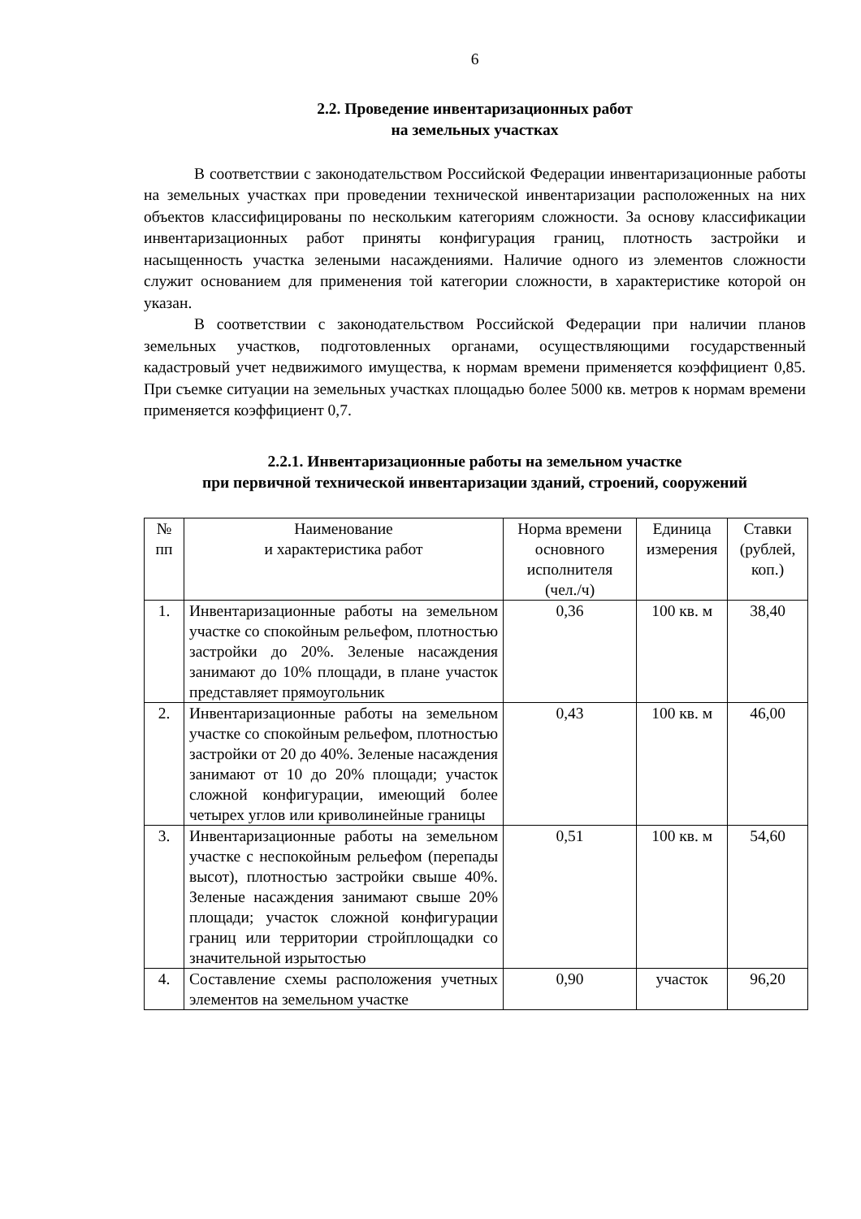6
2.2. Проведение инвентаризационных работ
на земельных участках
В соответствии с законодательством Российской Федерации инвентаризационные работы на земельных участках при проведении технической инвентаризации расположенных на них объектов классифицированы по нескольким категориям сложности. За основу классификации инвентаризационных работ приняты конфигурация границ, плотность застройки и насыщенность участка зелеными насаждениями. Наличие одного из элементов сложности служит основанием для применения той категории сложности, в характеристике которой он указан.
В соответствии с законодательством Российской Федерации при наличии планов земельных участков, подготовленных органами, осуществляющими государственный кадастровый учет недвижимого имущества, к нормам времени применяется коэффициент 0,85. При съемке ситуации на земельных участках площадью более 5000 кв. метров к нормам времени применяется коэффициент 0,7.
2.2.1. Инвентаризационные работы на земельном участке
при первичной технической инвентаризации зданий, строений, сооружений
| № пп | Наименование и характеристика работ | Норма времени основного исполнителя (чел./ч) | Единица измерения | Ставки (рублей, коп.) |
| --- | --- | --- | --- | --- |
| 1. | Инвентаризационные работы на земельном участке со спокойным рельефом, плотностью застройки до 20%. Зеленые насаждения занимают до 10% площади, в плане участок представляет прямоугольник | 0,36 | 100 кв. м | 38,40 |
| 2. | Инвентаризационные работы на земельном участке со спокойным рельефом, плотностью застройки от 20 до 40%. Зеленые насаждения занимают от 10 до 20% площади; участок сложной конфигурации, имеющий более четырех углов или криволинейные границы | 0,43 | 100 кв. м | 46,00 |
| 3. | Инвентаризационные работы на земельном участке с неспокойным рельефом (перепады высот), плотностью застройки свыше 40%. Зеленые насаждения занимают свыше 20% площади; участок сложной конфигурации границ или территории стройплощадки со значительной изрытостью | 0,51 | 100 кв. м | 54,60 |
| 4. | Составление схемы расположения учетных элементов на земельном участке | 0,90 | участок | 96,20 |